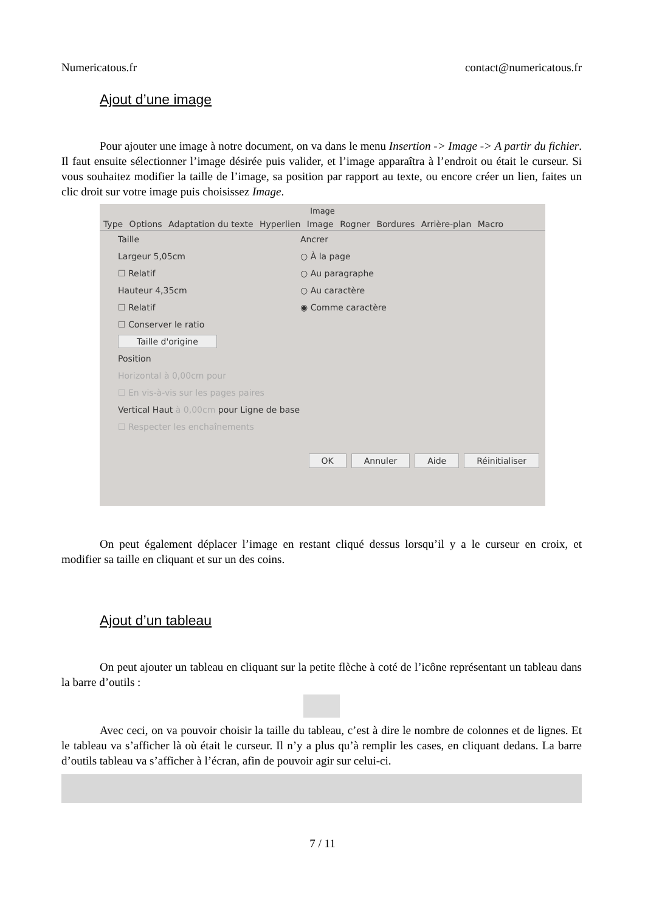Numericatous.fr contact@numericatous.fr
Ajout d’une image
Pour ajouter une image à notre document, on va dans le menu Insertion -> Image -> A partir du fichier. Il faut ensuite sélectionner l’image désirée puis valider, et l’image apparaîtra à l’endroit ou était le curseur. Si vous souhaitez modifier la taille de l’image, sa position par rapport au texte, ou encore créer un lien, faites un clic droit sur votre image puis choisissez Image.
Image
Type Options Adaptation du texte Hyperlien Image Rogner Bordures Arrière-plan Macro
Taille
Largeur 5,05cm
☐ Relatif
Hauteur 4,35cm
☐ Relatif
☐ Conserver le ratio
Taille d'origine
Ancrer
○ À la page
○ Au paragraphe
○ Au caractère
◉ Comme caractère
Position
Horizontal à 0,00cm pour
☐ En vis-à-vis sur les pages paires
Vertical Haut à 0,00cm pour Ligne de base
☐ Respecter les enchaînements
OK Annuler Aide Réinitialiser
On peut également déplacer l’image en restant cliqué dessus lorsqu’il y a le curseur en croix, et modifier sa taille en cliquant et sur un des coins.
Ajout d’un tableau
On peut ajouter un tableau en cliquant sur la petite flèche à coté de l’icône représentant un tableau dans la barre d’outils :
Avec ceci, on va pouvoir choisir la taille du tableau, c’est à dire le nombre de colonnes et de lignes. Et le tableau va s’afficher là où était le curseur. Il n’y a plus qu’à remplir les cases, en cliquant dedans. La barre d’outils tableau va s’afficher à l’écran, afin de pouvoir agir sur celui-ci.
7 / 11